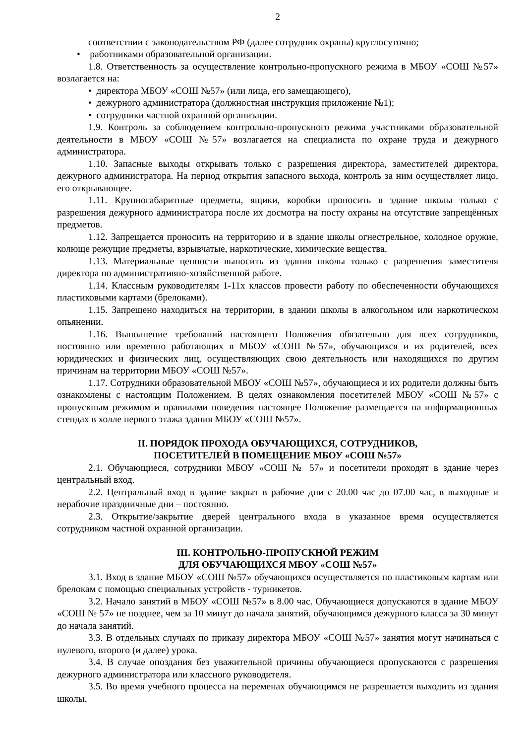2
соответствии с законодательством РФ (далее сотрудник охраны) круглосуточно;
• работниками образовательной организации.
1.8. Ответственность за осуществление контрольно-пропускного режима в МБОУ «СОШ №57» возлагается на:
• директора МБОУ «СОШ №57» (или лица, его замещающего),
• дежурного администратора (должностная инструкция приложение №1);
• сотрудники частной охранной организации.
1.9. Контроль за соблюдением контрольно-пропускного режима участниками образовательной деятельности в МБОУ «СОШ №57» возлагается на специалиста по охране труда и дежурного администратора.
1.10. Запасные выходы открывать только с разрешения директора, заместителей директора, дежурного администратора. На период открытия запасного выхода, контроль за ним осуществляет лицо, его открывающее.
1.11. Крупногабаритные предметы, ящики, коробки проносить в здание школы только с разрешения дежурного администратора после их досмотра на посту охраны на отсутствие запрещённых предметов.
1.12. Запрещается проносить на территорию и в здание школы огнестрельное, холодное оружие, колюще режущие предметы, взрывчатые, наркотические, химические вещества.
1.13. Материальные ценности выносить из здания школы только с разрешения заместителя директора по административно-хозяйственной работе.
1.14. Классным руководителям 1-11х классов провести работу по обеспеченности обучающихся пластиковыми картами (брелоками).
1.15. Запрещено находиться на территории, в здании школы в алкогольном или наркотическом опьянении.
1.16. Выполнение требований настоящего Положения обязательно для всех сотрудников, постоянно или временно работающих в МБОУ «СОШ №57», обучающихся и их родителей, всех юридических и физических лиц, осуществляющих свою деятельность или находящихся по другим причинам на территории МБОУ «СОШ №57».
1.17. Сотрудники образовательной МБОУ «СОШ №57», обучающиеся и их родители должны быть ознакомлены с настоящим Положением. В целях ознакомления посетителей МБОУ «СОШ №57» с пропускным режимом и правилами поведения настоящее Положение размещается на информационных стендах в холле первого этажа здания МБОУ «СОШ №57».
II. ПОРЯДОК ПРОХОДА ОБУЧАЮЩИХСЯ, СОТРУДНИКОВ,
ПОСЕТИТЕЛЕЙ В ПОМЕЩЕНИЕ МБОУ «СОШ №57»
2.1. Обучающиеся, сотрудники МБОУ «СОШ № 57» и посетители проходят в здание через центральный вход.
2.2. Центральный вход в здание закрыт в рабочие дни с 20.00 час до 07.00 час, в выходные и нерабочие праздничные дни – постоянно.
2.3. Открытие/закрытие дверей центрального входа в указанное время осуществляется сотрудником частной охранной организации.
III. КОНТРОЛЬНО-ПРОПУСКНОЙ РЕЖИМ
ДЛЯ ОБУЧАЮЩИХСЯ МБОУ «СОШ №57»
3.1. Вход в здание МБОУ «СОШ №57» обучающихся осуществляется по пластиковым картам или брелокам с помощью специальных устройств - турникетов.
3.2. Начало занятий в МБОУ «СОШ №57» в 8.00 час. Обучающиеся допускаются в здание МБОУ «СОШ № 57» не позднее, чем за 10 минут до начала занятий, обучающимся дежурного класса за 30 минут до начала занятий.
3.3. В отдельных случаях по приказу директора МБОУ «СОШ №57» занятия могут начинаться с нулевого, второго (и далее) урока.
3.4. В случае опоздания без уважительной причины обучающиеся пропускаются с разрешения дежурного администратора или классного руководителя.
3.5. Во время учебного процесса на переменах обучающимся не разрешается выходить из здания школы.